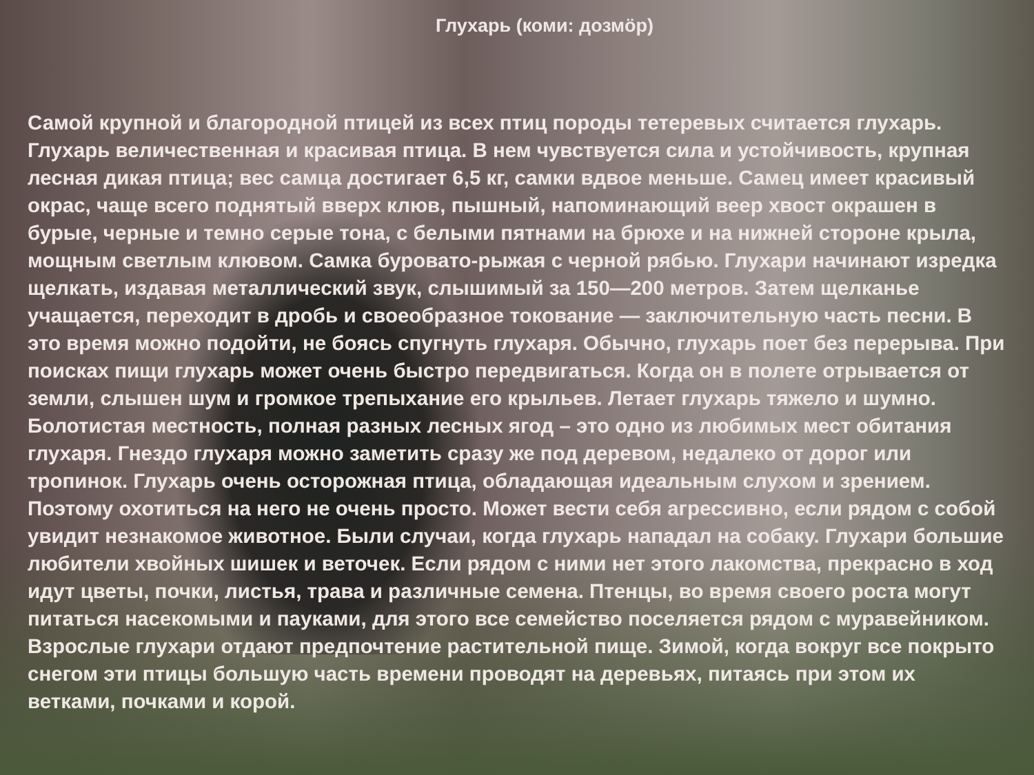Глухарь (коми: дозмӧр)
Самой крупной и благородной птицей из всех птиц породы тетеревых считается глухарь. Глухарь величественная и красивая птица. В нем чувствуется сила и устойчивость, крупная лесная дикая птица; вес самца достигает 6,5 кг, самки вдвое меньше. Самец имеет красивый окрас, чаще всего поднятый вверх клюв, пышный, напоминающий веер хвост окрашен в бурые, черные и темно серые тона, с белыми пятнами на брюхе и на нижней стороне крыла, мощным светлым клювом. Самка буровато-рыжая с черной рябью. Глухари начинают изредка щелкать, издавая металлический звук, слышимый за 150—200 метров. Затем щелканье учащается, переходит в дробь и своеобразное токование — заключительную часть песни. В это время можно подойти, не боясь спугнуть глухаря. Обычно, глухарь поет без перерыва. При поисках пищи глухарь может очень быстро передвигаться. Когда он в полете отрывается от земли, слышен шум и громкое трепыхание его крыльев. Летает глухарь тяжело и шумно. Болотистая местность, полная разных лесных ягод – это одно из любимых мест обитания глухаря. Гнездо глухаря можно заметить сразу же под деревом, недалеко от дорог или тропинок. Глухарь очень осторожная птица, обладающая идеальным слухом и зрением. Поэтому охотиться на него не очень просто. Может вести себя агрессивно, если рядом с собой увидит незнакомое животное. Были случаи, когда глухарь нападал на собаку. Глухари большие любители хвойных шишек и веточек. Если рядом с ними нет этого лакомства, прекрасно в ход идут цветы, почки, листья, трава и различные семена. Птенцы, во время своего роста могут питаться насекомыми и пауками, для этого все семейство поселяется рядом с муравейником. Взрослые глухари отдают предпочтение растительной пище. Зимой, когда вокруг все покрыто снегом эти птицы большую часть времени проводят на деревьях, питаясь при этом их ветками, почками и корой.